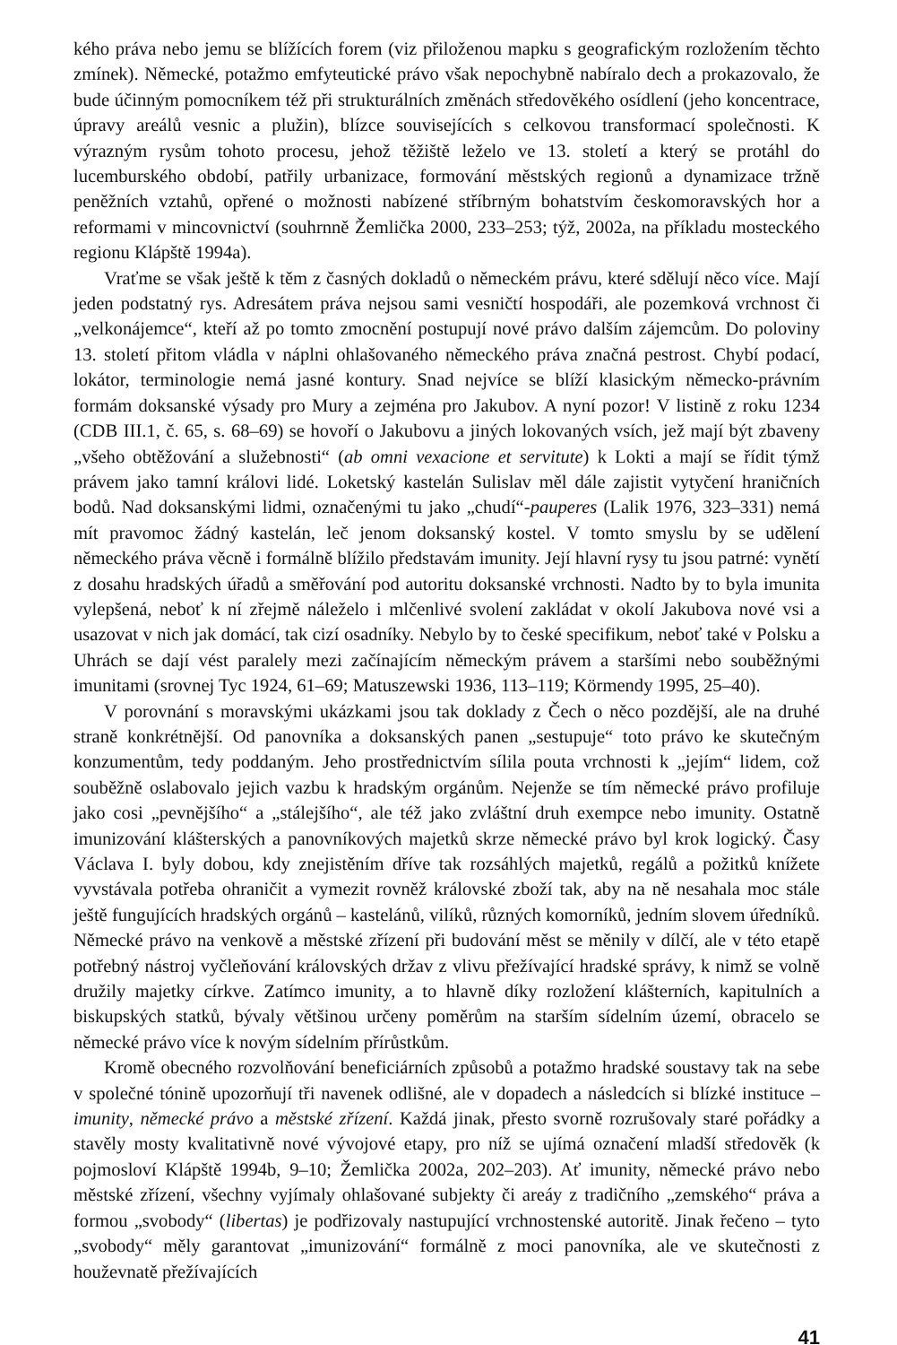kého práva nebo jemu se blížících forem (viz přiloženou mapku s geografickým rozložením těchto zmínek). Německé, potažmo emfyteutické právo však nepochybně nabíralo dech a prokazovalo, že bude účinným pomocníkem též při strukturálních změnách středověkého osídlení (jeho koncentrace, úpravy areálů vesnic a plužin), blízce souvisejících s celkovou transformací společnosti. K výrazným rysům tohoto procesu, jehož těžiště leželo ve 13. století a který se protáhl do lucemburského období, patřily urbanizace, formování městských regionů a dynamizace tržně peněžních vztahů, opřené o možnosti nabízené stříbrným bohatstvím českomoravských hor a reformami v mincovnictví (souhrnně Žemlička 2000, 233–253; týž, 2002a, na příkladu mosteckého regionu Klápště 1994a).
Vraťme se však ještě k těm z časných dokladů o německém právu, které sdělují něco více. Mají jeden podstatný rys. Adresátem práva nejsou sami vesničtí hospodáři, ale pozemková vrchnost či „velkonájemce“, kteří až po tomto zmocnění postupují nové právo dalším zájemcům. Do poloviny 13. století přitom vládla v náplni ohlašovaného německého práva značná pestrost. Chybí podací, lokátor, terminologie nemá jasné kontury. Snad nejvíce se blíží klasickým německo-právním formám doksanské výsady pro Mury a zejména pro Jakubov. A nyní pozor! V listině z roku 1234 (CDB III.1, č. 65, s. 68–69) se hovoří o Jakubovu a jiných lokovaných vsích, jež mají být zbaveny „všeho obtěžování a služebnosti“ (ab omni vexacione et servitute) k Lokti a mají se řídit týmž právem jako tamní královi lidé. Loketský kastelán Sulislav měl dále zajistit vytyčení hraničních bodů. Nad doksanskými lidmi, označenými tu jako „chudí“-pauperes (Lalik 1976, 323–331) nemá mít pravomoc žádný kastelán, leč jenom doksanský kostel. V tomto smyslu by se udělení německého práva věcně i formálně blížilo představám imunity. Její hlavní rysy tu jsou patrné: vynětí z dosahu hradských úřadů a směřování pod autoritu doksanské vrchnosti. Nadto by to byla imunita vylepšená, neboť k ní zřejmě náleželo i mlčenlivé svolení zakládat v okolí Jakubova nové vsi a usazovat v nich jak domácí, tak cizí osadníky. Nebylo by to české specifikum, neboť také v Polsku a Uhrách se dají vést paralely mezi začínajícím německým právem a staršími nebo souběžnými imunitami (srovnej Tyc 1924, 61–69; Matuszewski 1936, 113–119; Körmendy 1995, 25–40).
V porovnání s moravskými ukázkami jsou tak doklady z Čech o něco pozdější, ale na druhé straně konkrétnější. Od panovníka a doksanských panen „sestupuje“ toto právo ke skutečným konzumentům, tedy poddaným. Jeho prostřednictvím sílila pouta vrchnosti k „jejím“ lidem, což souběžně oslabovalo jejich vazbu k hradským orgánům. Nejenže se tím německé právo profiluje jako cosi „pevnějšího“ a „stálejšího“, ale též jako zvláštní druh exempce nebo imunity. Ostatně imunizování klášterských a panovníkových majetků skrze německé právo byl krok logický. Časy Václava I. byly dobou, kdy znejistěním dříve tak rozsáhlých majetků, regálů a požitků knížete vyvstávala potřeba ohraničit a vymezit rovněž královské zboží tak, aby na ně nesahala moc stále ještě fungujících hradských orgánů – kastelánů, vilíků, různých komorníků, jedním slovem úředníků. Německé právo na venkově a městské zřízení při budování měst se měnily v dílčí, ale v této etapě potřebný nástroj vyčleňování královských držav z vlivu přežívající hradské správy, k nimž se volně družily majetky církve. Zatímco imunity, a to hlavně díky rozložení klášterních, kapitulních a biskupských statků, bývaly většinou určeny poměrům na starším sídelním území, obracelo se německé právo více k novým sídelním přírůstkům.
Kromě obecného rozvolňování beneficiárních způsobů a potažmo hradské soustavy tak na sebe v společné tónině upozorňují tři navenek odlišné, ale v dopadech a následcích si blízké instituce – imunity, německé právo a městské zřízení. Každá jinak, přesto svorně rozrušovaly staré pořádky a stavěly mosty kvalitativně nové vývojové etapy, pro níž se ujímá označení mladší středověk (k pojmosloví Klápště 1994b, 9–10; Žemlička 2002a, 202–203). Ať imunity, německé právo nebo městské zřízení, všechny vyjímaly ohlašované subjekty či areáy z tradičního „zemského“ práva a formou „svobody“ (libertas) je podřizovaly nastupující vrchnostenské autoritě. Jinak řečeno – tyto „svobody“ měly garantovat „imunizování“ formálně z moci panovníka, ale ve skutečnosti z houževnatě přežívajících
41